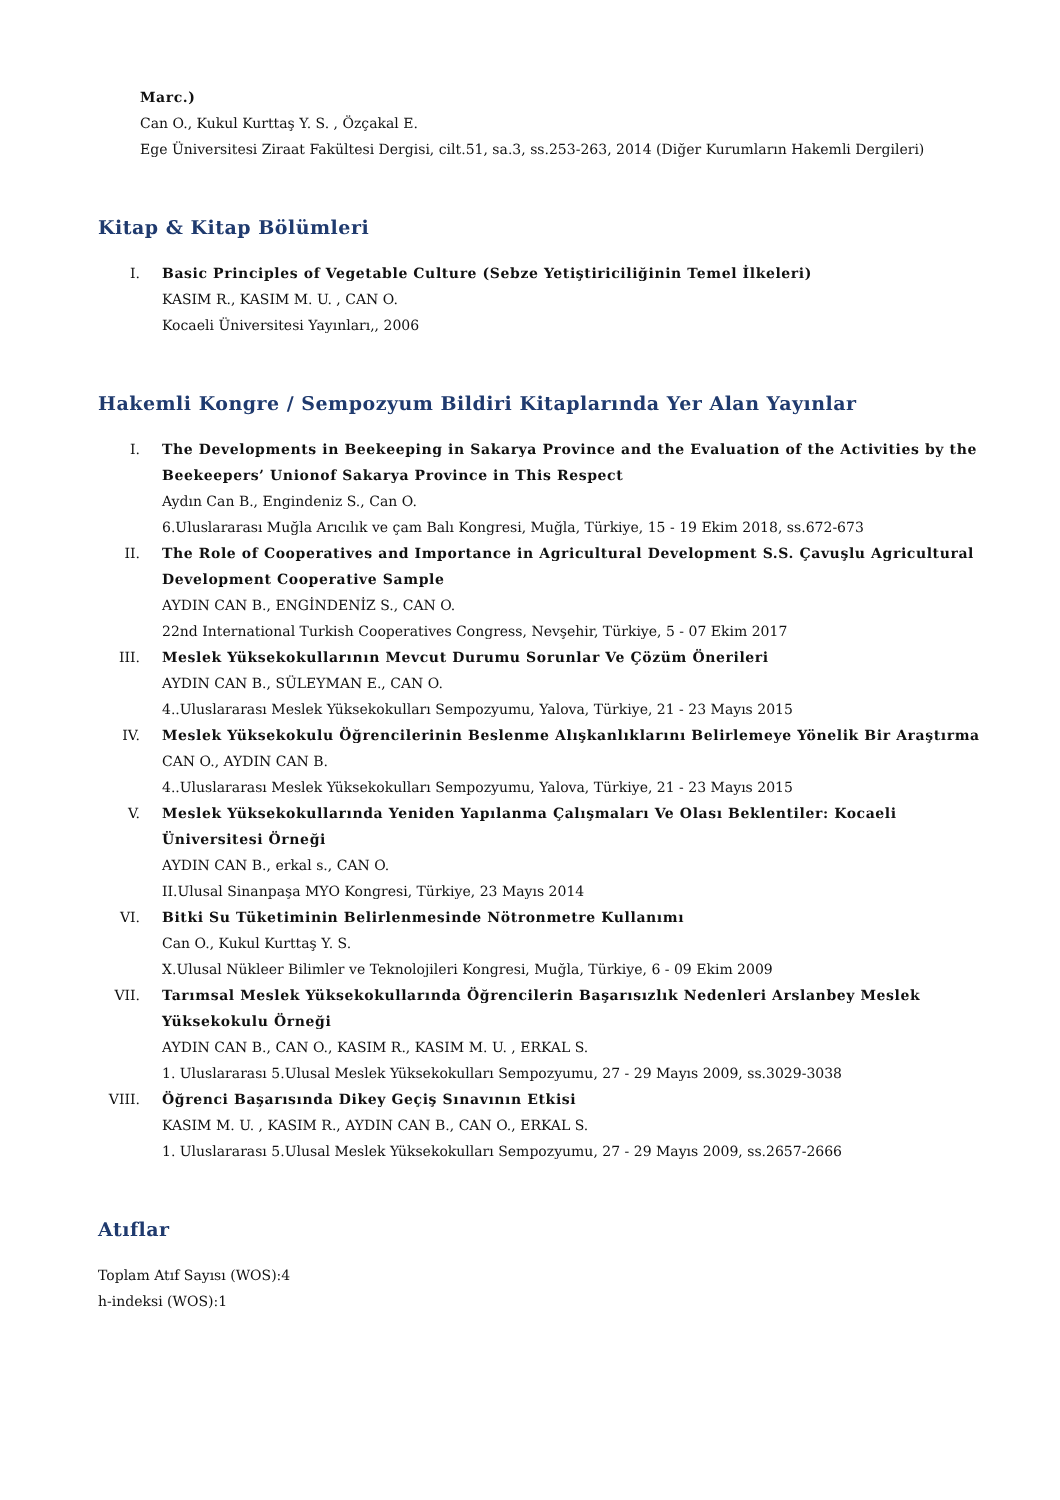Marc.)
Can O., Kukul Kurttaş Y. S. , Özçakal E.
Ege Üniversitesi Ziraat Fakültesi Dergisi, cilt.51, sa.3, ss.253-263, 2014 (Diğer Kurumların Hakemli Dergileri)
Kitap & Kitap Bölümleri
I.
Basic Principles of Vegetable Culture (Sebze Yetiştiriciliğinin Temel İlkeleri)
KASIM R., KASIM M. U. , CAN O.
Kocaeli Üniversitesi Yayınları,, 2006
Hakemli Kongre / Sempozyum Bildiri Kitaplarında Yer Alan Yayınlar
I.
The Developments in Beekeeping in Sakarya Province and the Evaluation of the Activities by the Beekeepers’ Unionof Sakarya Province in This Respect
Aydın Can B., Engindeniz S., Can O.
6.Uluslararası Muğla Arıcılık ve çam Balı Kongresi, Muğla, Türkiye, 15 - 19 Ekim 2018, ss.672-673
II.
The Role of Cooperatives and Importance in Agricultural Development S.S. Çavuşlu Agricultural Development Cooperative Sample
AYDIN CAN B., ENGİNDENİZ S., CAN O.
22nd International Turkish Cooperatives Congress, Nevşehir, Türkiye, 5 - 07 Ekim 2017
III.
Meslek Yüksekokullarının Mevcut Durumu Sorunlar Ve Çözüm Önerileri
AYDIN CAN B., SÜLEYMAN E., CAN O.
4..Uluslararası Meslek Yüksekokulları Sempozyumu, Yalova, Türkiye, 21 - 23 Mayıs 2015
IV.
Meslek Yüksekokulu Öğrencilerinin Beslenme Alışkanlıklarını Belirlemeye Yönelik Bir Araştırma
CAN O., AYDIN CAN B.
4..Uluslararası Meslek Yüksekokulları Sempozyumu, Yalova, Türkiye, 21 - 23 Mayıs 2015
V.
Meslek Yüksekokullarında Yeniden Yapılanma Çalışmaları Ve Olası Beklentiler: Kocaeli Üniversitesi Örneği
AYDIN CAN B., erkal s., CAN O.
II.Ulusal Sinanpaşa MYO Kongresi, Türkiye, 23 Mayıs 2014
VI.
Bitki Su Tüketiminin Belirlenmesinde Nötronmetre Kullanımı
Can O., Kukul Kurttaş Y. S.
X.Ulusal Nükleer Bilimler ve Teknolojileri Kongresi, Muğla, Türkiye, 6 - 09 Ekim 2009
VII.
Tarımsal Meslek Yüksekokullarında Öğrencilerin Başarısızlık Nedenleri Arslanbey Meslek Yüksekokulu Örneği
AYDIN CAN B., CAN O., KASIM R., KASIM M. U. , ERKAL S.
1. Uluslararası 5.Ulusal Meslek Yüksekokulları Sempozyumu, 27 - 29 Mayıs 2009, ss.3029-3038
VIII.
Öğrenci Başarısında Dikey Geçiş Sınavının Etkisi
KASIM M. U. , KASIM R., AYDIN CAN B., CAN O., ERKAL S.
1. Uluslararası 5.Ulusal Meslek Yüksekokulları Sempozyumu, 27 - 29 Mayıs 2009, ss.2657-2666
Atıflar
Toplam Atıf Sayısı (WOS):4
h-indeksi (WOS):1